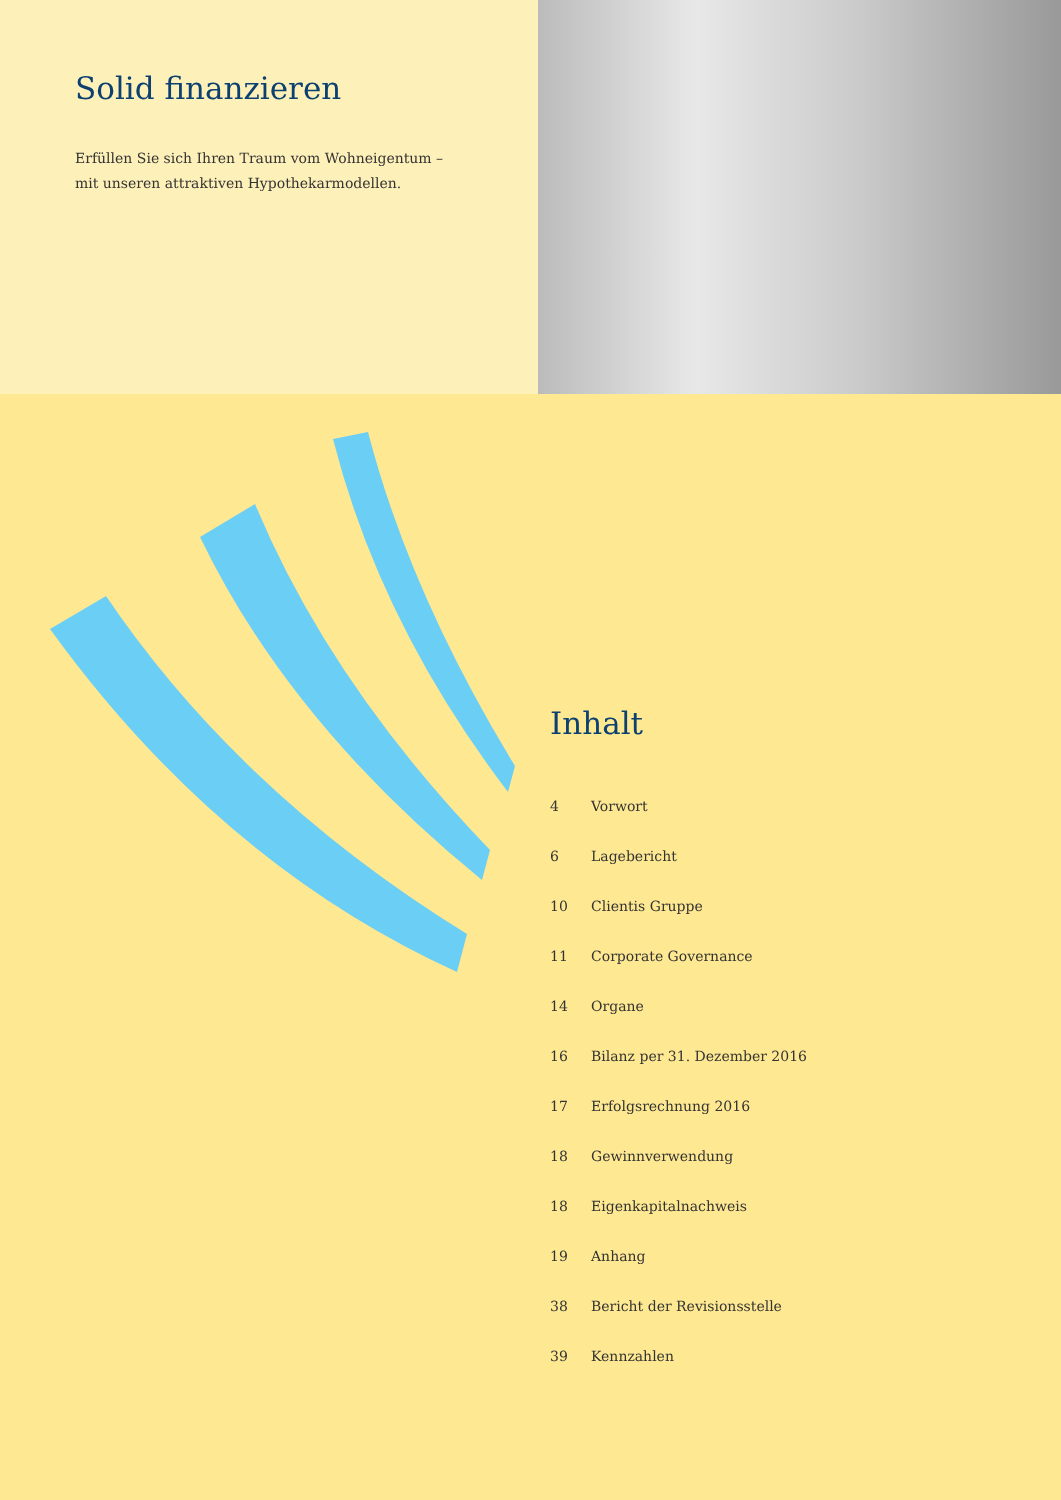Solid finanzieren
Erfüllen Sie sich Ihren Traum vom Wohneigentum –
mit unseren attraktiven Hypothekarmodellen.
Inhalt
| 4 | Vorwort |
| 6 | Lagebericht |
| 10 | Clientis Gruppe |
| 11 | Corporate Governance |
| 14 | Organe |
| 16 | Bilanz per 31. Dezember 2016 |
| 17 | Erfolgsrechnung 2016 |
| 18 | Gewinnverwendung |
| 18 | Eigenkapitalnachweis |
| 19 | Anhang |
| 38 | Bericht der Revisionsstelle |
| 39 | Kennzahlen |